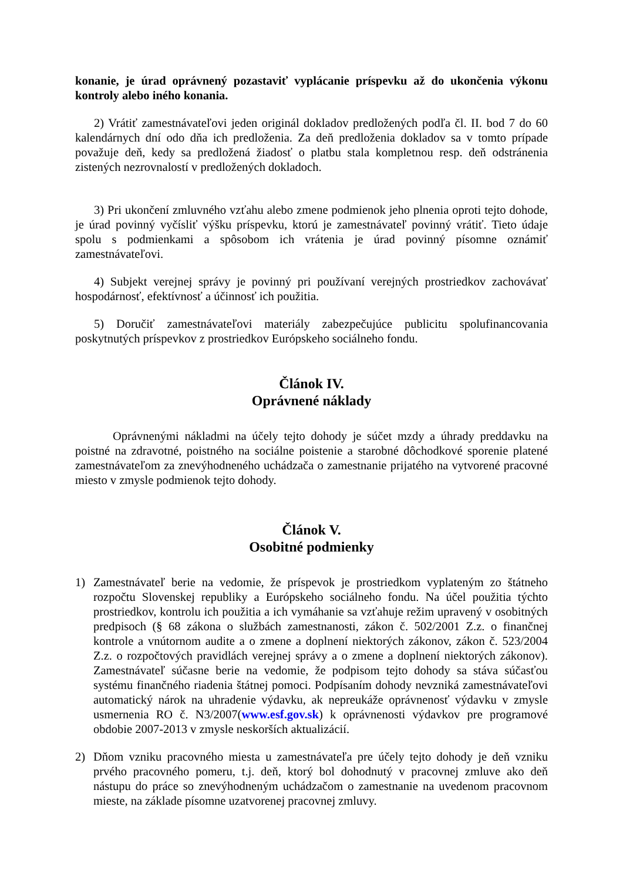konanie, je úrad oprávnený pozastaviť vyplácanie príspevku až do ukončenia výkonu kontroly alebo iného konania.
2) Vrátiť zamestnávateľovi jeden originál dokladov predložených podľa čl. II. bod 7 do 60 kalendárnych dní odo dňa ich predloženia. Za deň predloženia dokladov sa v tomto prípade považuje deň, kedy sa predložená žiadosť o platbu stala kompletnou resp. deň odstránenia zistených nezrovnalostí v predložených dokladoch.
3) Pri ukončení zmluvného vzťahu alebo zmene podmienok jeho plnenia oproti tejto dohode, je úrad povinný vyčísliť výšku príspevku, ktorú je zamestnávateľ povinný vrátiť. Tieto údaje spolu s podmienkami a spôsobom ich vrátenia je úrad povinný písomne oznámiť zamestnávateľovi.
4) Subjekt verejnej správy je povinný pri používaní verejných prostriedkov zachovávať hospodárnosť, efektívnosť a účinnosť ich použitia.
5) Doručiť zamestnávateľovi materiály zabezpečujúce publicitu spolufinancovania poskytnutých príspevkov z prostriedkov Európskeho sociálneho fondu.
Článok IV.
Oprávnené náklady
Oprávnenými nákladmi na účely tejto dohody je súčet mzdy a úhrady preddavku na poistné na zdravotné, poistného na sociálne poistenie a starobné dôchodkové sporenie platené zamestnávateľom za znevýhodneného uchádzača o zamestnanie prijatého na vytvorené pracovné miesto v zmysle podmienok tejto dohody.
Článok V.
Osobitné podmienky
1) Zamestnávateľ berie na vedomie, že príspevok je prostriedkom vyplateným zo štátneho rozpočtu Slovenskej republiky a Európskeho sociálneho fondu. Na účel použitia týchto prostriedkov, kontrolu ich použitia a ich vymáhanie sa vzťahuje režim upravený v osobitných predpisoch (§ 68 zákona o službách zamestnanosti, zákon č. 502/2001 Z.z. o finančnej kontrole a vnútornom audite a o zmene a doplnení niektorých zákonov, zákon č. 523/2004 Z.z. o rozpočtových pravidlách verejnej správy a o zmene a doplnení niektorých zákonov). Zamestnávateľ súčasne berie na vedomie, že podpisom tejto dohody sa stáva súčasťou systému finančného riadenia štátnej pomoci. Podpísaním dohody nevzniká zamestnávateľovi automatický nárok na uhradenie výdavku, ak nepreukáže oprávnenosť výdavku v zmysle usmernenia RO č. N3/2007(www.esf.gov.sk) k oprávnenosti výdavkov pre programové obdobie 2007-2013 v zmysle neskorších aktualizácií.
2) Dňom vzniku pracovného miesta u zamestnávateľa pre účely tejto dohody je deň vzniku prvého pracovného pomeru, t.j. deň, ktorý bol dohodnutý v pracovnej zmluve ako deň nástupu do práce so znevýhodneným uchádzačom o zamestnanie na uvedenom pracovnom mieste, na základe písomne uzatvorenej pracovnej zmluvy.